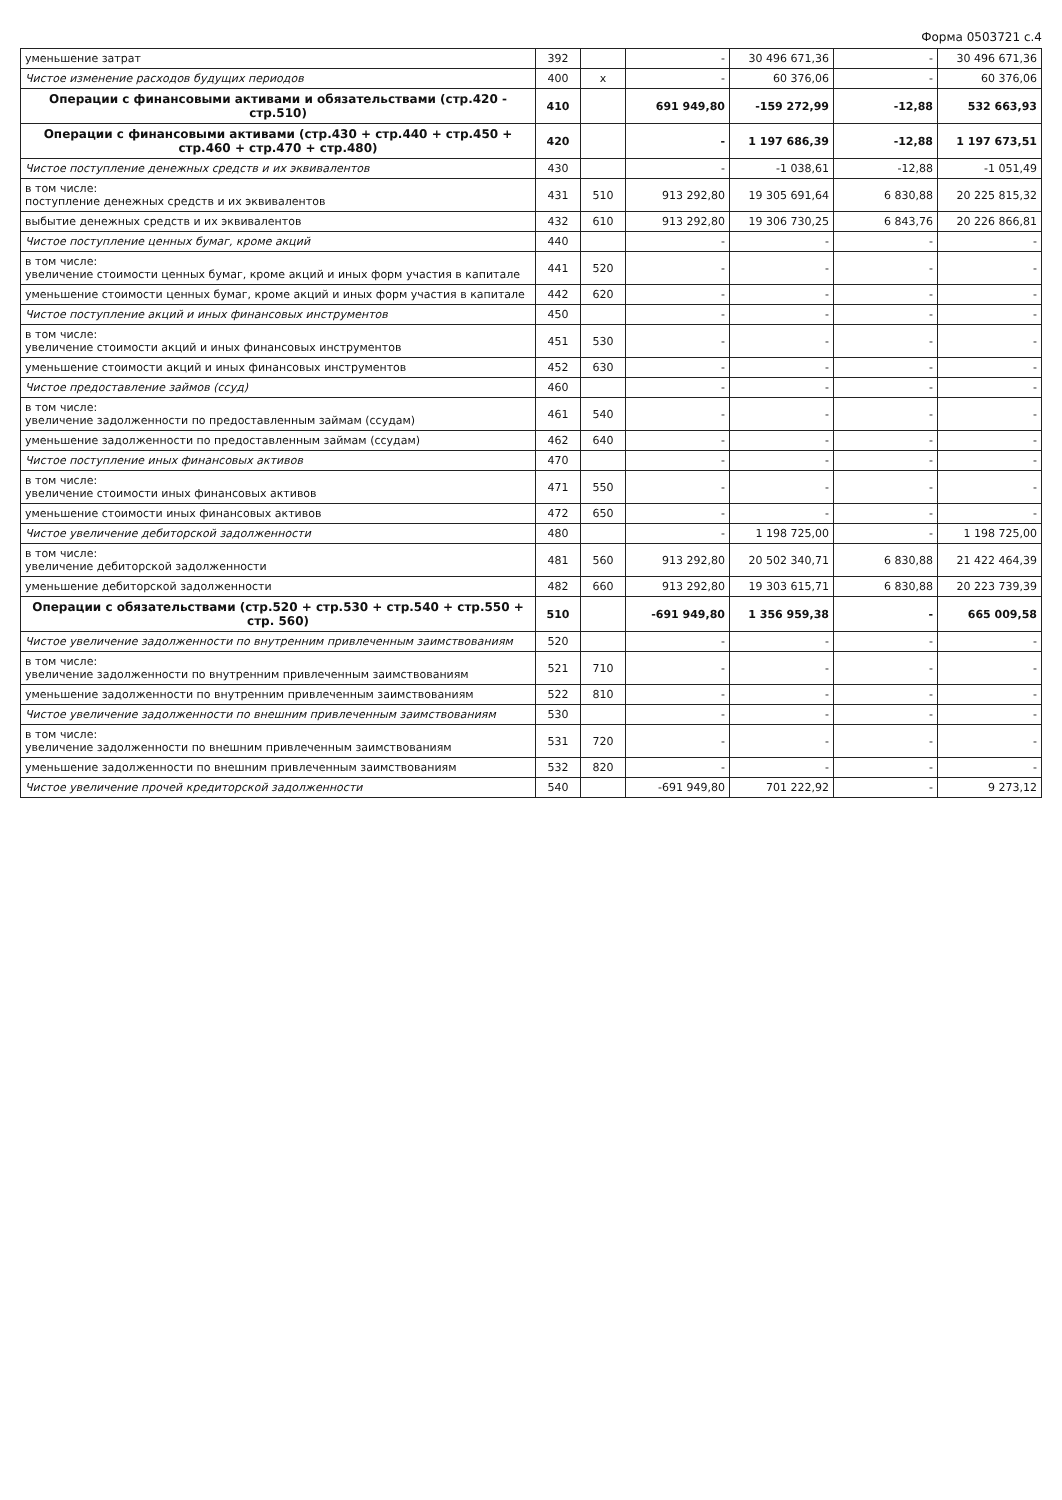Форма 0503721 с.4
| уменьшение затрат | 392 | | - | 30 496 671,36 | - | 30 496 671,36 |
| Чистое изменение расходов будущих периодов | 400 | x | - | 60 376,06 | - | 60 376,06 |
| Операции с финансовыми активами и обязательствами (стр.420 - стр.510) | 410 | | 691 949,80 | -159 272,99 | -12,88 | 532 663,93 |
| Операции с финансовыми активами (стр.430 + стр.440 + стр.450 + стр.460 + стр.470 + стр.480) | 420 | | - | 1 197 686,39 | -12,88 | 1 197 673,51 |
| Чистое поступление денежных средств и их эквивалентов | 430 | | - | -1 038,61 | -12,88 | -1 051,49 |
| в том числе: поступление денежных средств и их эквивалентов | 431 | 510 | 913 292,80 | 19 305 691,64 | 6 830,88 | 20 225 815,32 |
| выбытие денежных средств и их эквивалентов | 432 | 610 | 913 292,80 | 19 306 730,25 | 6 843,76 | 20 226 866,81 |
| Чистое поступление ценных бумаг, кроме акций | 440 | | - | - | - | - |
| в том числе: увеличение стоимости ценных бумаг, кроме акций и иных форм участия в капитале | 441 | 520 | - | - | - | - |
| уменьшение стоимости ценных бумаг, кроме акций и иных форм участия в капитале | 442 | 620 | - | - | - | - |
| Чистое поступление акций и иных финансовых инструментов | 450 | | - | - | - | - |
| в том числе: увеличение стоимости акций и иных финансовых инструментов | 451 | 530 | - | - | - | - |
| уменьшение стоимости акций и иных финансовых инструментов | 452 | 630 | - | - | - | - |
| Чистое предоставление займов (ссуд) | 460 | | - | - | - | - |
| в том числе: увеличение задолженности по предоставленным займам (ссудам) | 461 | 540 | - | - | - | - |
| уменьшение задолженности по предоставленным займам (ссудам) | 462 | 640 | - | - | - | - |
| Чистое поступление иных финансовых активов | 470 | | - | - | - | - |
| в том числе: увеличение стоимости иных финансовых активов | 471 | 550 | - | - | - | - |
| уменьшение стоимости иных финансовых активов | 472 | 650 | - | - | - | - |
| Чистое увеличение дебиторской задолженности | 480 | | - | 1 198 725,00 | - | 1 198 725,00 |
| в том числе: увеличение дебиторской задолженности | 481 | 560 | 913 292,80 | 20 502 340,71 | 6 830,88 | 21 422 464,39 |
| уменьшение дебиторской задолженности | 482 | 660 | 913 292,80 | 19 303 615,71 | 6 830,88 | 20 223 739,39 |
| Операции с обязательствами (стр.520 + стр.530 + стр.540 + стр.550 + стр. 560) | 510 | | -691 949,80 | 1 356 959,38 | - | 665 009,58 |
| Чистое увеличение задолженности по внутренним привлеченным заимствованиям | 520 | | - | - | - | - |
| в том числе: увеличение задолженности по внутренним привлеченным заимствованиям | 521 | 710 | - | - | - | - |
| уменьшение задолженности по внутренним привлеченным заимствованиям | 522 | 810 | - | - | - | - |
| Чистое увеличение задолженности по внешним привлеченным заимствованиям | 530 | | - | - | - | - |
| в том числе: увеличение задолженности по внешним привлеченным заимствованиям | 531 | 720 | - | - | - | - |
| уменьшение задолженности по внешним привлеченным заимствованиям | 532 | 820 | - | - | - | - |
| Чистое увеличение прочей кредиторской задолженности | 540 | | -691 949,80 | 701 222,92 | - | 9 273,12 |